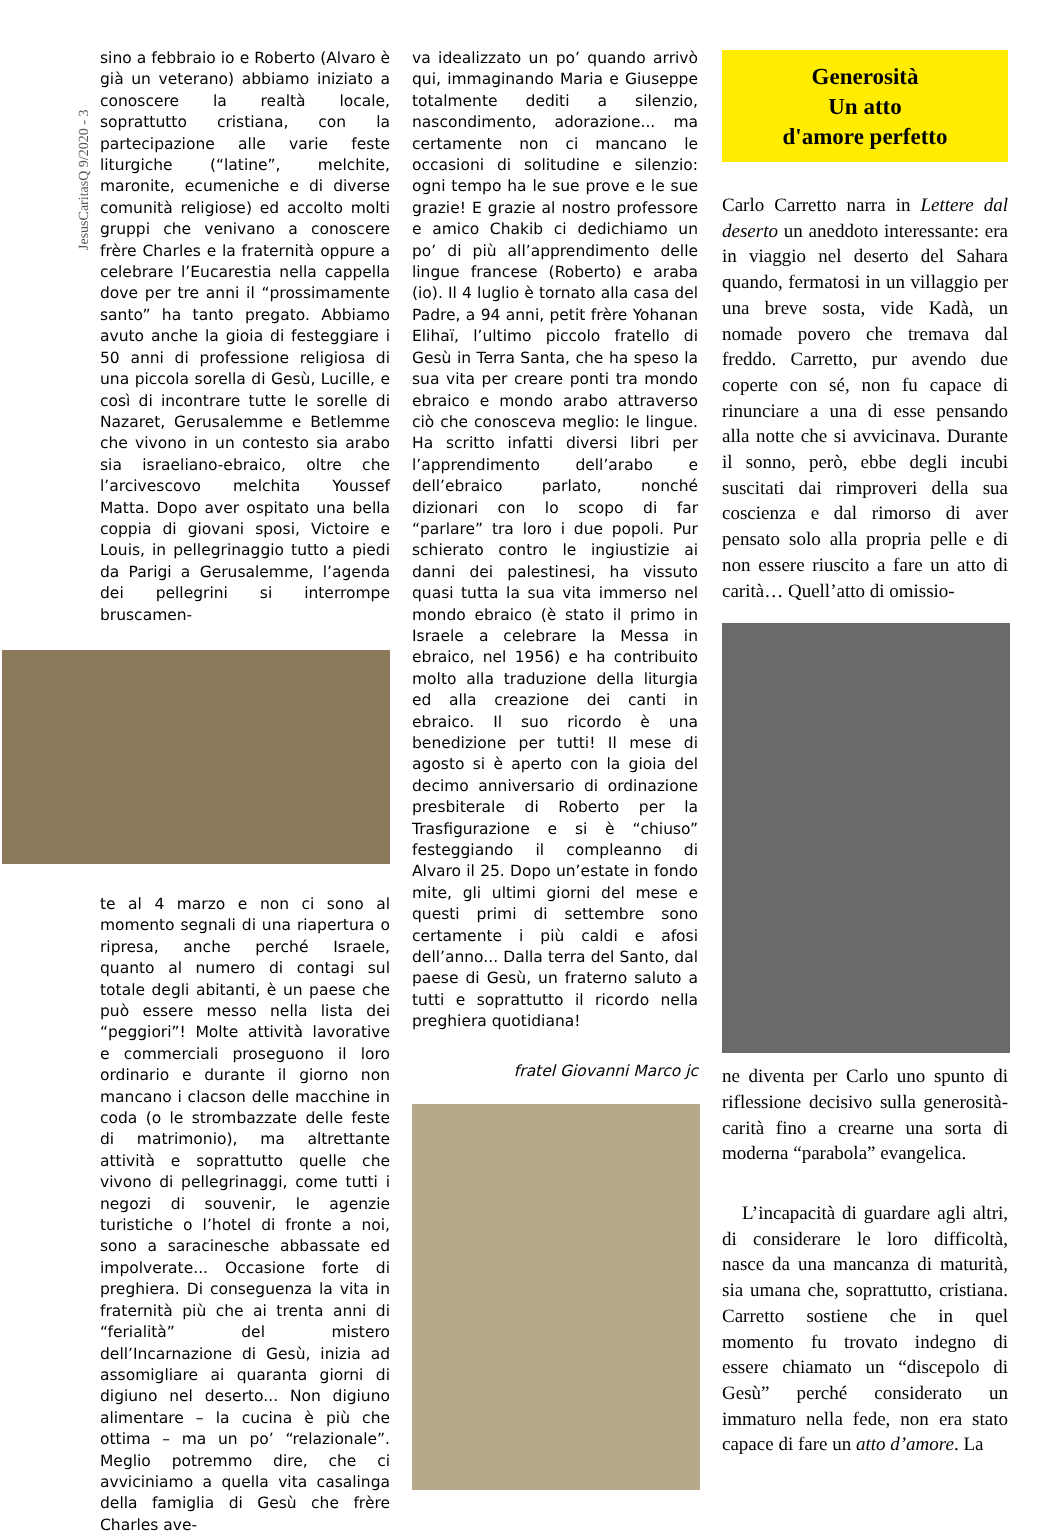JesusCaritasQ 9/2020 - 3
sino a febbraio io e Roberto (Alvaro è già un veterano) abbiamo iniziato a conoscere la realtà locale, soprattutto cristiana, con la partecipazione alle varie feste liturgiche (“latine”, melchite, maronite, ecumeniche e di diverse comunità religiose) ed accolto molti gruppi che venivano a conoscere frère Charles e la fraternità oppure a celebrare l’Eucarestia nella cappella dove per tre anni il “prossimamente santo” ha tanto pregato. Abbiamo avuto anche la gioia di festeggiare i 50 anni di professione religiosa di una piccola sorella di Gesù, Lucille, e così di incontrare tutte le sorelle di Nazaret, Gerusalemme e Betlemme che vivono in un contesto sia arabo sia israeliano-ebraico, oltre che l’arcivescovo melchita Youssef Matta. Dopo aver ospitato una bella coppia di giovani sposi, Victoire e Louis, in pellegrinaggio tutto a piedi da Parigi a Gerusalemme, l’agenda dei pellegrini si interrompe bruscamen-
te al 4 marzo e non ci sono al momento segnali di una riapertura o ripresa, anche perché Israele, quanto al numero di contagi sul totale degli abitanti, è un paese che può essere messo nella lista dei “peggiori”! Molte attività lavorative e commerciali proseguono il loro ordinario e durante il giorno non mancano i clacson delle macchine in coda (o le strombazzate delle feste di matrimonio), ma altrettante attività e soprattutto quelle che vivono di pellegrinaggi, come tutti i negozi di souvenir, le agenzie turistiche o l’hotel di fronte a noi, sono a saracinesche abbassate ed impolverate... Occasione forte di preghiera. Di conseguenza la vita in fraternità più che ai trenta anni di “ferialità” del mistero dell’Incarnazione di Gesù, inizia ad assomigliare ai quaranta giorni di digiuno nel deserto... Non digiuno alimentare – la cucina è più che ottima – ma un po’ “relazionale”. Meglio potremmo dire, che ci avviciniamo a quella vita casalinga della famiglia di Gesù che frère Charles ave-
va idealizzato un po’ quando arrivò qui, immaginando Maria e Giuseppe totalmente dediti a silenzio, nascondimento, adorazione... ma certamente non ci mancano le occasioni di solitudine e silenzio: ogni tempo ha le sue prove e le sue grazie! E grazie al nostro professore e amico Chakib ci dedichiamo un po’ di più all’apprendimento delle lingue francese (Roberto) e araba (io). Il 4 luglio è tornato alla casa del Padre, a 94 anni, petit frère Yohanan Elihaï, l’ultimo piccolo fratello di Gesù in Terra Santa, che ha speso la sua vita per creare ponti tra mondo ebraico e mondo arabo attraverso ciò che conosceva meglio: le lingue. Ha scritto infatti diversi libri per l’apprendimento dell’arabo e dell’ebraico parlato, nonché dizionari con lo scopo di far “parlare” tra loro i due popoli. Pur schierato contro le ingiustizie ai danni dei palestinesi, ha vissuto quasi tutta la sua vita immerso nel mondo ebraico (è stato il primo in Israele a celebrare la Messa in ebraico, nel 1956) e ha contribuito molto alla traduzione della liturgia ed alla creazione dei canti in ebraico. Il suo ricordo è una benedizione per tutti! Il mese di agosto si è aperto con la gioia del decimo anniversario di ordinazione presbiterale di Roberto per la Trasfigurazione e si è “chiuso” festeggiando il compleanno di Alvaro il 25. Dopo un’estate in fondo mite, gli ultimi giorni del mese e questi primi di settembre sono certamente i più caldi e afosi dell’anno... Dalla terra del Santo, dal paese di Gesù, un fraterno saluto a tutti e soprattutto il ricordo nella preghiera quotidiana!
fratel Giovanni Marco jc
Generosità
Un atto
d'amore perfetto
Carlo Carretto narra in Lettere dal deserto un aneddoto interessante: era in viaggio nel deserto del Sahara quando, fermatosi in un villaggio per una breve sosta, vide Kadà, un nomade povero che tremava dal freddo. Carretto, pur avendo due coperte con sé, non fu capace di rinunciare a una di esse pensando alla notte che si avvicinava. Durante il sonno, però, ebbe degli incubi suscitati dai rimproveri della sua coscienza e dal rimorso di aver pensato solo alla propria pelle e di non essere riuscito a fare un atto di carità… Quell’atto di omissio-
ne diventa per Carlo uno spunto di riflessione decisivo sulla generosità-carità fino a crearne una sorta di moderna “parabola” evangelica.
L’incapacità di guardare agli altri, di considerare le loro difficoltà, nasce da una mancanza di maturità, sia umana che, soprattutto, cristiana. Carretto sostiene che in quel momento fu trovato indegno di essere chiamato un “discepolo di Gesù” perché considerato un immaturo nella fede, non era stato capace di fare un atto d’amore. La